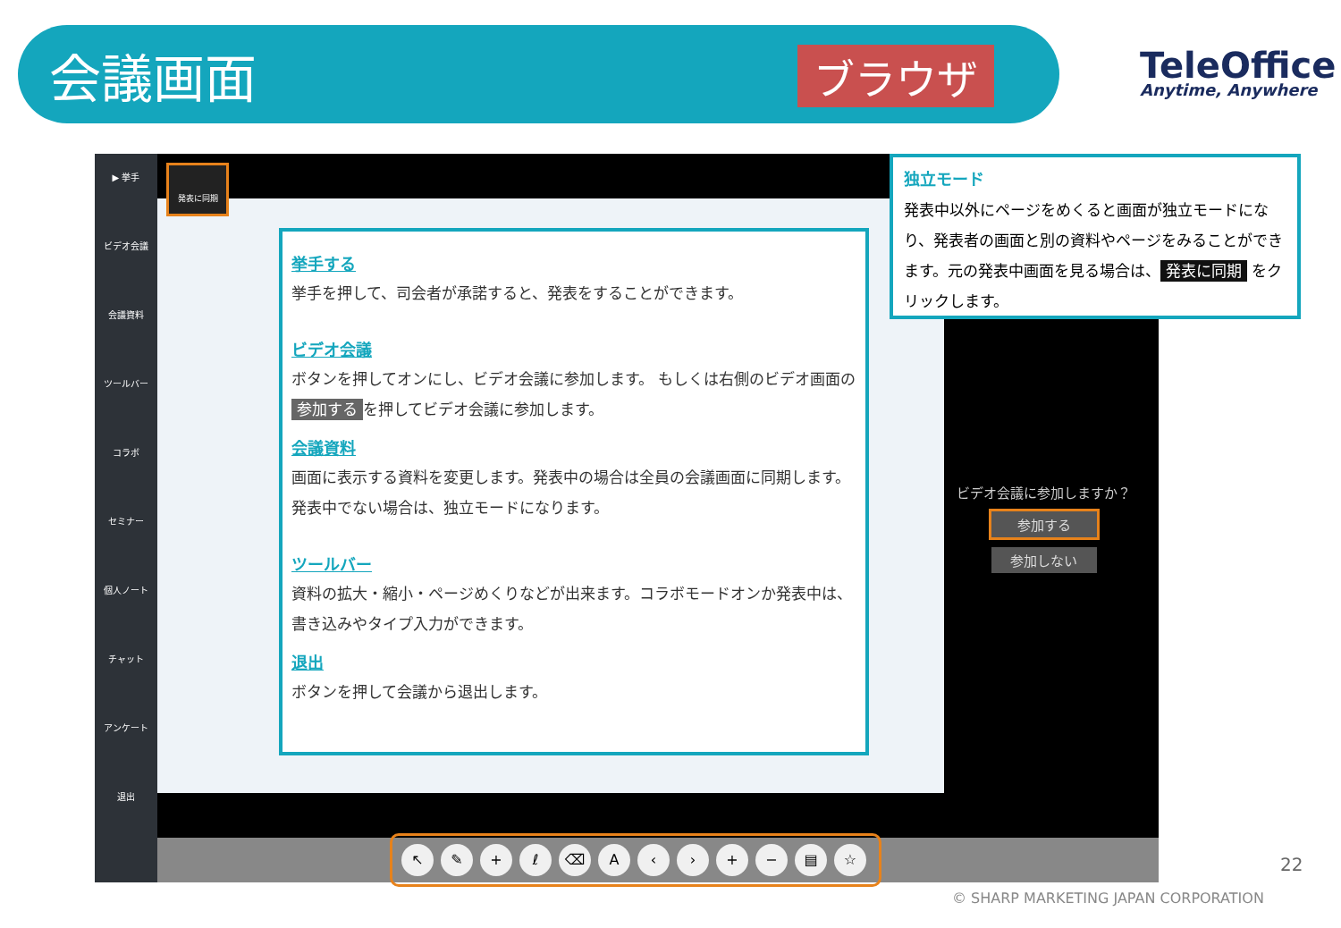会議画面 ブラウザ
TeleOffice
Anytime, Anywhere
▶ 挙手
ビデオ会議
会議資料
ツールバー
コラボ
セミナー
個人ノート
チャット
アンケート
退出
発表に同期
↖ ✎ + ℓ ⌫ A ‹ › + − ▤ ☆
挙手する
挙手を押して、司会者が承諾すると、発表をすることができます。
ビデオ会議
ボタンを押してオンにし、ビデオ会議に参加します。 もしくは右側のビデオ画面の 参加する を押してビデオ会議に参加します。
会議資料
画面に表示する資料を変更します。発表中の場合は全員の会議画面に同期します。発表中でない場合は、独立モードになります。
ツールバー
資料の拡大・縮小・ページめくりなどが出来ます。コラボモードオンか発表中は、書き込みやタイプ入力ができます。
退出
ボタンを押して会議から退出します。
独立モード
発表中以外にページをめくると画面が独立モードになり、発表者の画面と別の資料やページをみることができます。元の発表中画面を見る場合は、 発表に同期 をクリックします。
ビデオ会議に参加しますか？
参加する
参加しない
22
© SHARP MARKETING JAPAN CORPORATION